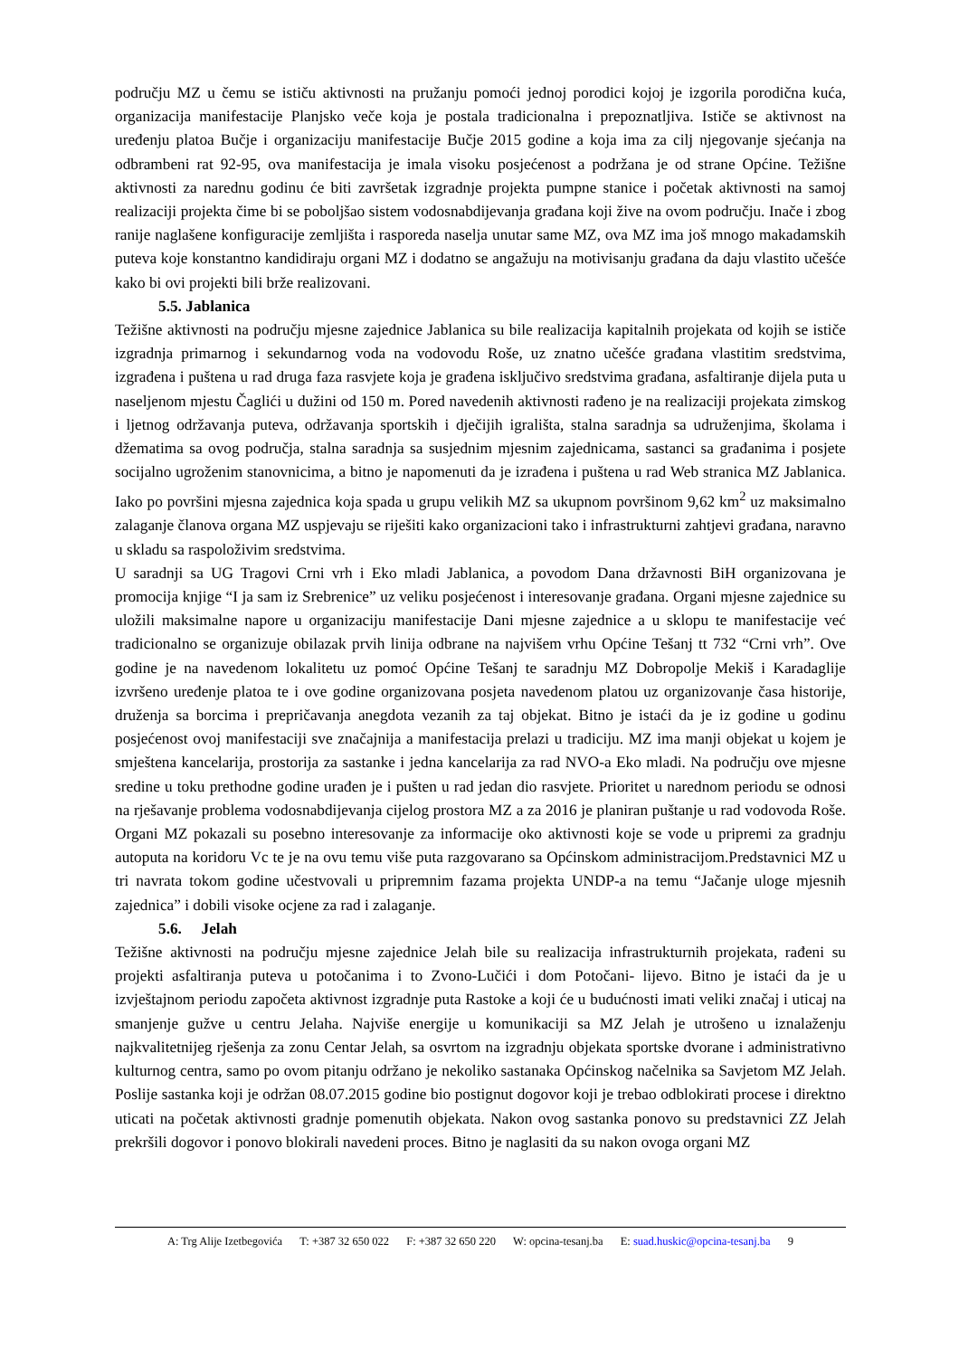području MZ u čemu se ističu aktivnosti na pružanju pomoći jednoj porodici kojoj je izgorila porodična kuća, organizacija manifestacije Planjsko veče koja je postala tradicionalna i prepoznatljiva. Ističe se aktivnost na uređenju platoa Bučje i organizaciju manifestacije Bučje 2015 godine a koja ima za cilj njegovanje sjećanja na odbrambeni rat 92-95, ova manifestacija je imala visoku posjećenost a podržana je od strane Općine. Težišne aktivnosti za narednu godinu će biti završetak izgradnje projekta pumpne stanice i početak aktivnosti na samoj realizaciji projekta čime bi se poboljšao sistem vodosnabdijevanja građana koji žive na ovom području. Inače i zbog ranije naglašene konfiguracije zemljišta i rasporeda naselja unutar same MZ, ova MZ ima još mnogo makadamskih puteva koje konstantno kandidiraju organi MZ i dodatno se angažuju na motivisanju građana da daju vlastito učešće kako bi ovi projekti bili brže realizovani.
5.5. Jablanica
Težišne aktivnosti na području mjesne zajednice Jablanica su bile realizacija kapitalnih projekata od kojih se ističe izgradnja primarnog i sekundarnog voda na vodovodu Roše, uz znatno učešće građana vlastitim sredstvima, izgrađena i puštena u rad druga faza rasvjete koja je građena isključivo sredstvima građana, asfaltiranje dijela puta u naseljenom mjestu Čaglići u dužini od 150 m. Pored navedenih aktivnosti rađeno je na realizaciji projekata zimskog i ljetnog održavanja puteva, održavanja sportskih i dječijih igrališta, stalna saradnja sa udruženjima, školama i džematima sa ovog područja, stalna saradnja sa susjednim mjesnim zajednicama, sastanci sa građanima i posjete socijalno ugroženim stanovnicima, a bitno je napomenuti da je izrađena i puštena u rad Web stranica MZ Jablanica. Iako po površini mjesna zajednica koja spada u grupu velikih MZ sa ukupnom površinom 9,62 km<sup>2</sup> uz maksimalno zalaganje članova organa MZ uspjevaju se riješiti kako organizacioni tako i infrastrukturni zahtjevi građana, naravno u skladu sa raspoloživim sredstvima.
U saradnji sa UG Tragovi Crni vrh i Eko mladi Jablanica, a povodom Dana državnosti BiH organizovana je promocija knjige “I ja sam iz Srebrenice” uz veliku posjećenost i interesovanje građana. Organi mjesne zajednice su uložili maksimalne napore u organizaciju manifestacije Dani mjesne zajednice a u sklopu te manifestacije već tradicionalno se organizuje obilazak prvih linija odbrane na najvišem vrhu Općine Tešanj tt 732 “Crni vrh”. Ove godine je na navedenom lokalitetu uz pomoć Općine Tešanj te saradnju MZ Dobropolje Mekiš i Karadaglije izvršeno uređenje platoa te i ove godine organizovana posjeta navedenom platou uz organizovanje časa historije, druženja sa borcima i prepričavanja anegdota vezanih za taj objekat. Bitno je istaći da je iz godine u godinu posjećenost ovoj manifestaciji sve značajnija a manifestacija prelazi u tradiciju. MZ ima manji objekat u kojem je smještena kancelarija, prostorija za sastanke i jedna kancelarija za rad NVO-a Eko mladi. Na području ove mjesne sredine u toku prethodne godine urađen je i pušten u rad jedan dio rasvjete. Prioritet u narednom periodu se odnosi na rješavanje problema vodosnabdijevanja cijelog prostora MZ a za 2016 je planiran puštanje u rad vodovoda Roše. Organi MZ pokazali su posebno interesovanje za informacije oko aktivnosti koje se vode u pripremi za gradnju autoputa na koridoru Vc te je na ovu temu više puta razgovarano sa Općinskom administracijom.Predstavnici MZ u tri navrata tokom godine učestvovali u pripremnim fazama projekta UNDP-a na temu “Jačanje uloge mjesnih zajednica” i dobili visoke ocjene za rad i zalaganje.
5.6. Jelah
Težišne aktivnosti na području mjesne zajednice Jelah bile su realizacija infrastrukturnih projekata, rađeni su projekti asfaltiranja puteva u potočanima i to Zvono-Lučići i dom Potočani- lijevo. Bitno je istaći da je u izvještajnom periodu započeta aktivnost izgradnje puta Rastoke a koji će u budućnosti imati veliki značaj i uticaj na smanjenje gužve u centru Jelaha. Najviše energije u komunikaciji sa MZ Jelah je utrošeno u iznalaženju najkvalitetnijeg rješenja za zonu Centar Jelah, sa osvrtom na izgradnju objekata sportske dvorane i administrativno kulturnog centra, samo po ovom pitanju održano je nekoliko sastanaka Općinskog načelnika sa Savjetom MZ Jelah. Poslije sastanka koji je održan 08.07.2015 godine bio postignut dogovor koji je trebao odblokirati procese i direktno uticati na početak aktivnosti gradnje pomenutih objekata. Nakon ovog sastanka ponovo su predstavnici ZZ Jelah prekršili dogovor i ponovo blokirali navedeni proces. Bitno je naglasiti da su nakon ovoga organi MZ
A: Trg Alije Izetbegovića T: +387 32 650 022 F: +387 32 650 220 W: opcina-tesanj.ba E: suad.huskic@opcina-tesanj.ba 9